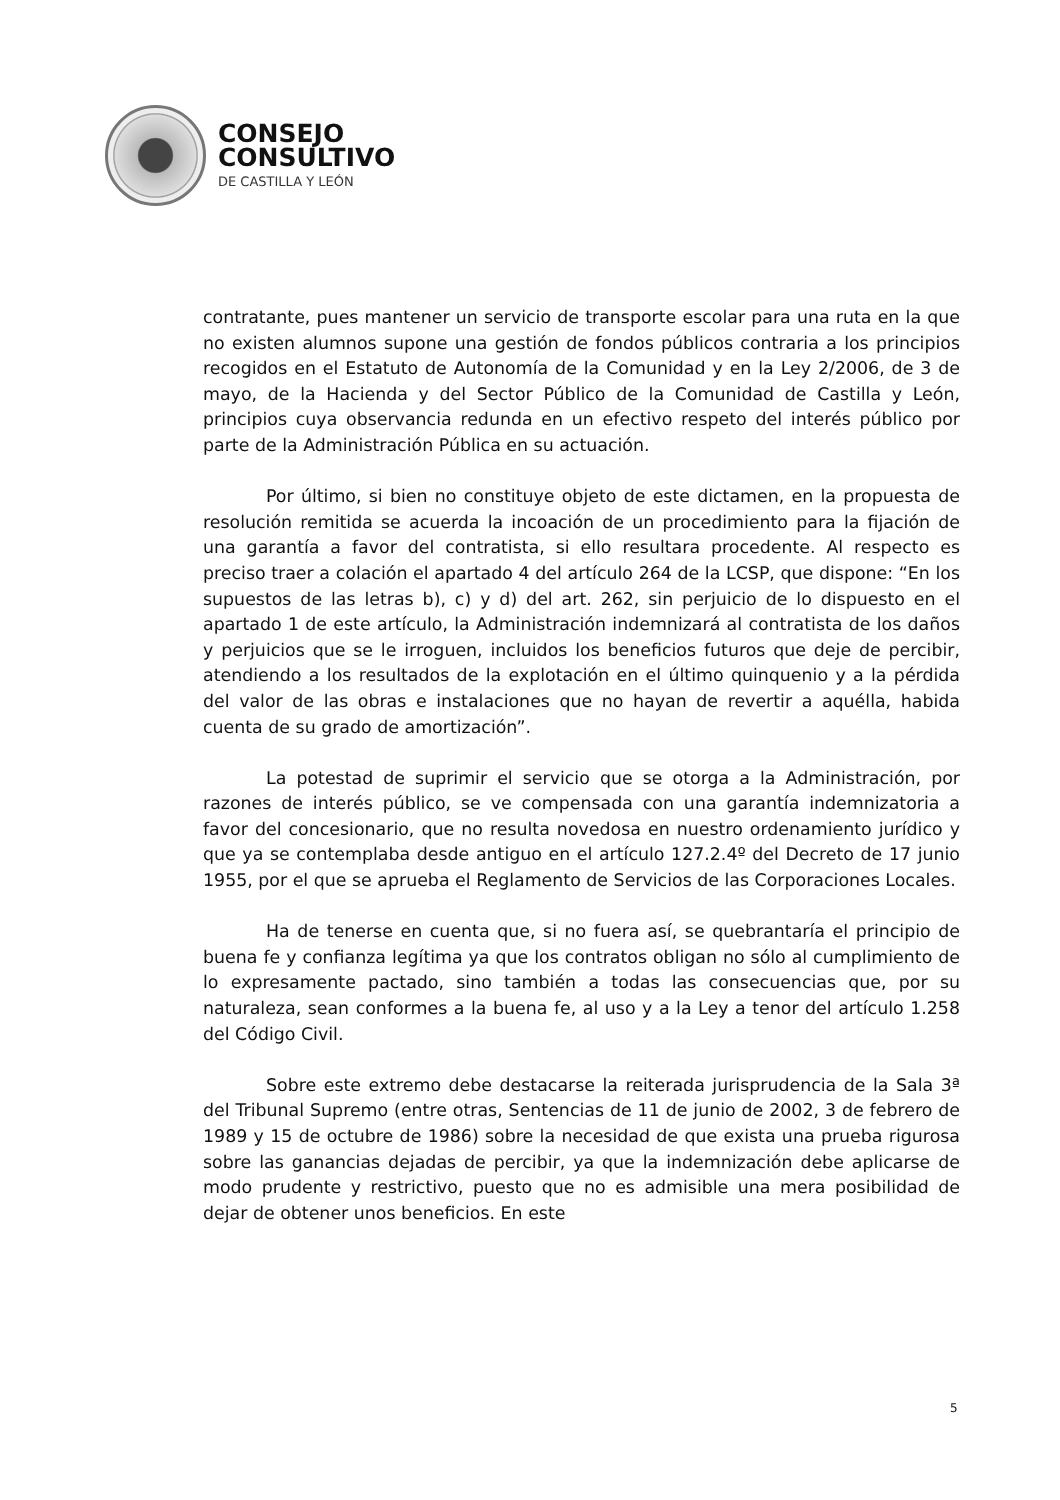CONSEJO
CONSULTIVO
DE CASTILLA Y LEÓN
contratante, pues mantener un servicio de transporte escolar para una ruta en la que no existen alumnos supone una gestión de fondos públicos contraria a los principios recogidos en el Estatuto de Autonomía de la Comunidad y en la Ley 2/2006, de 3 de mayo, de la Hacienda y del Sector Público de la Comunidad de Castilla y León, principios cuya observancia redunda en un efectivo respeto del interés público por parte de la Administración Pública en su actuación.
Por último, si bien no constituye objeto de este dictamen, en la propuesta de resolución remitida se acuerda la incoación de un procedimiento para la fijación de una garantía a favor del contratista, si ello resultara procedente. Al respecto es preciso traer a colación el apartado 4 del artículo 264 de la LCSP, que dispone: “En los supuestos de las letras b), c) y d) del art. 262, sin perjuicio de lo dispuesto en el apartado 1 de este artículo, la Administración indemnizará al contratista de los daños y perjuicios que se le irroguen, incluidos los beneficios futuros que deje de percibir, atendiendo a los resultados de la explotación en el último quinquenio y a la pérdida del valor de las obras e instalaciones que no hayan de revertir a aquélla, habida cuenta de su grado de amortización”.
La potestad de suprimir el servicio que se otorga a la Administración, por razones de interés público, se ve compensada con una garantía indemnizatoria a favor del concesionario, que no resulta novedosa en nuestro ordenamiento jurídico y que ya se contemplaba desde antiguo en el artículo 127.2.4º del Decreto de 17 junio 1955, por el que se aprueba el Reglamento de Servicios de las Corporaciones Locales.
Ha de tenerse en cuenta que, si no fuera así, se quebrantaría el principio de buena fe y confianza legítima ya que los contratos obligan no sólo al cumplimiento de lo expresamente pactado, sino también a todas las consecuencias que, por su naturaleza, sean conformes a la buena fe, al uso y a la Ley a tenor del artículo 1.258 del Código Civil.
Sobre este extremo debe destacarse la reiterada jurisprudencia de la Sala 3ª del Tribunal Supremo (entre otras, Sentencias de 11 de junio de 2002, 3 de febrero de 1989 y 15 de octubre de 1986) sobre la necesidad de que exista una prueba rigurosa sobre las ganancias dejadas de percibir, ya que la indemnización debe aplicarse de modo prudente y restrictivo, puesto que no es admisible una mera posibilidad de dejar de obtener unos beneficios. En este
5